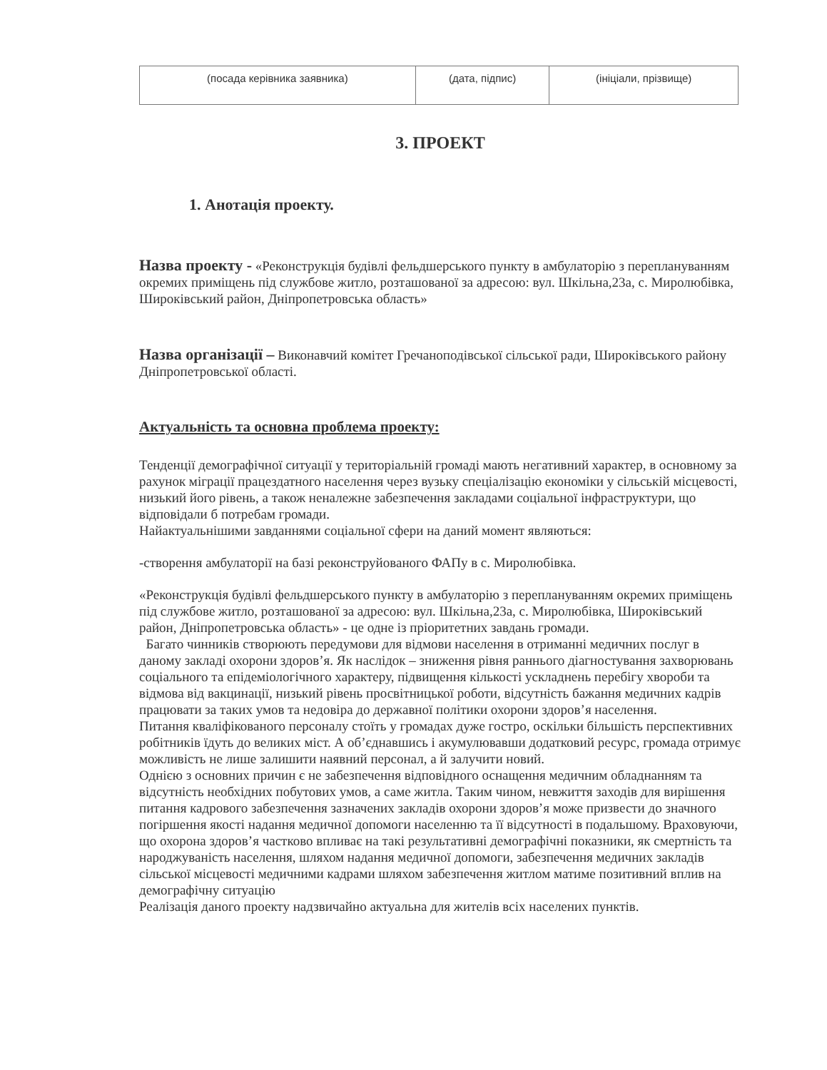| (посада керівника заявника) | (дата, підпис) | (ініціали, прізвище) |
3. ПРОЕКТ
1. Анотація проекту.
Назва проекту - «Реконструкція будівлі фельдшерського пункту в амбулаторію з переплануванням окремих приміщень під службове житло, розташованої за адресою: вул. Шкільна,23а, с. Миролюбівка, Широківський район, Дніпропетровська область»
Назва організації – Виконавчий комітет Гречаноподівської сільської ради, Широківського району Дніпропетровської області.
Актуальність та основна проблема проекту:
Тенденції демографічної ситуації у територіальній громаді мають негативний характер, в основному за рахунок міграції працездатного населення через вузьку спеціалізацію економіки у сільській місцевості, низький його рівень, а також неналежне забезпечення закладами соціальної інфраструктури, що відповідали б потребам громади.
Найактуальнішими завданнями соціальної сфери на даний момент являються:
-створення амбулаторії на базі реконструйованого ФАПу в с. Миролюбівка.
«Реконструкція будівлі фельдшерського пункту в амбулаторію з переплануванням окремих приміщень під службове житло, розташованої за адресою: вул. Шкільна,23а, с. Миролюбівка, Широківський район, Дніпропетровська область» - це одне із пріоритетних завдань громади.
Багато чинників створюють передумови для відмови населення в отриманні медичних послуг в даному закладі охорони здоров’я. Як наслідок – зниження рівня раннього діагностування захворювань соціального та епідеміологічного характеру, підвищення кількості ускладнень перебігу хвороби та відмова від вакцинації, низький рівень просвітницької роботи, відсутність бажання медичних кадрів працювати за таких умов та недовіра до державної політики охорони здоров’я населення.
Питання кваліфікованого персоналу стоїть у громадах дуже гостро, оскільки більшість перспективних робітників їдуть до великих міст. А об’єднавшись і акумулювавши додатковий ресурс, громада отримує можливість не лише залишити наявний персонал, а й залучити новий.
Однією з основних причин є не забезпечення відповідного оснащення медичним обладнанням та відсутність необхідних побутових умов, а саме житла. Таким чином, невжиття заходів для вирішення питання кадрового забезпечення зазначених закладів охорони здоров’я може призвести до значного погіршення якості надання медичної допомоги населенню та її відсутності в подальшому. Враховуючи, що охорона здоров’я частково впливає на такі результативні демографічні показники, як смертність та народжуваність населення, шляхом надання медичної допомоги, забезпечення медичних закладів сільської місцевості медичними кадрами шляхом забезпечення житлом матиме позитивний вплив на демографічну ситуацію
Реалізація даного проекту надзвичайно актуальна для жителів всіх населених пунктів.